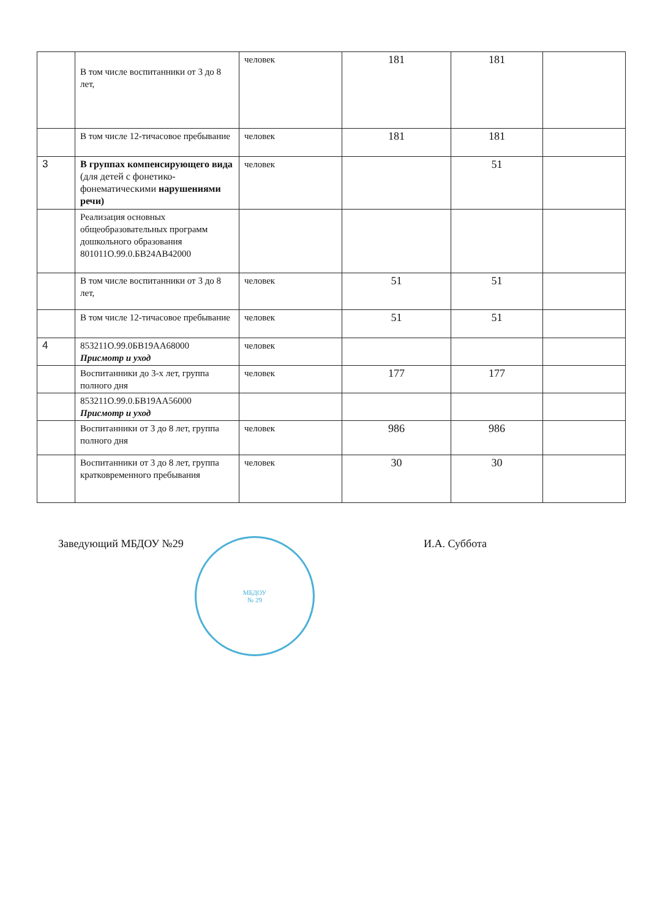| | В том числе воспитанники от 3 до 8 лет, | человек | 181 | 181 | |
| | В том числе 12-тичасовое пребывание | человек | 181 | 181 | |
| 3 | В группах компенсирующего вида (для детей с фонетико-фонематическими нарушениями речи) | человек | | 51 | |
| | Реализация основных общеобразовательных программ дошкольного образования 801011О.99.0.БВ24АВ42000 | | | | |
| | В том числе воспитанники от 3 до 8 лет, | человек | 51 | 51 | |
| | В том числе 12-тичасовое пребывание | человек | 51 | 51 | |
| 4 | 853211О.99.0БВ19АА68000 Присмотр и уход | человек | | | |
| | Воспитанники до 3-х лет, группа полного дня | человек | 177 | 177 | |
| | 853211О.99.0.БВ19АА56000 Присмотр и уход | | | | |
| | Воспитанники от 3 до 8 лет, группа полного дня | человек | 986 | 986 | |
| | Воспитанники от 3 до 8 лет, группа кратковременного пребывания | человек | 30 | 30 | |
Заведующий МБДОУ №29 И.А. Суббота
МБДОУ
№ 29